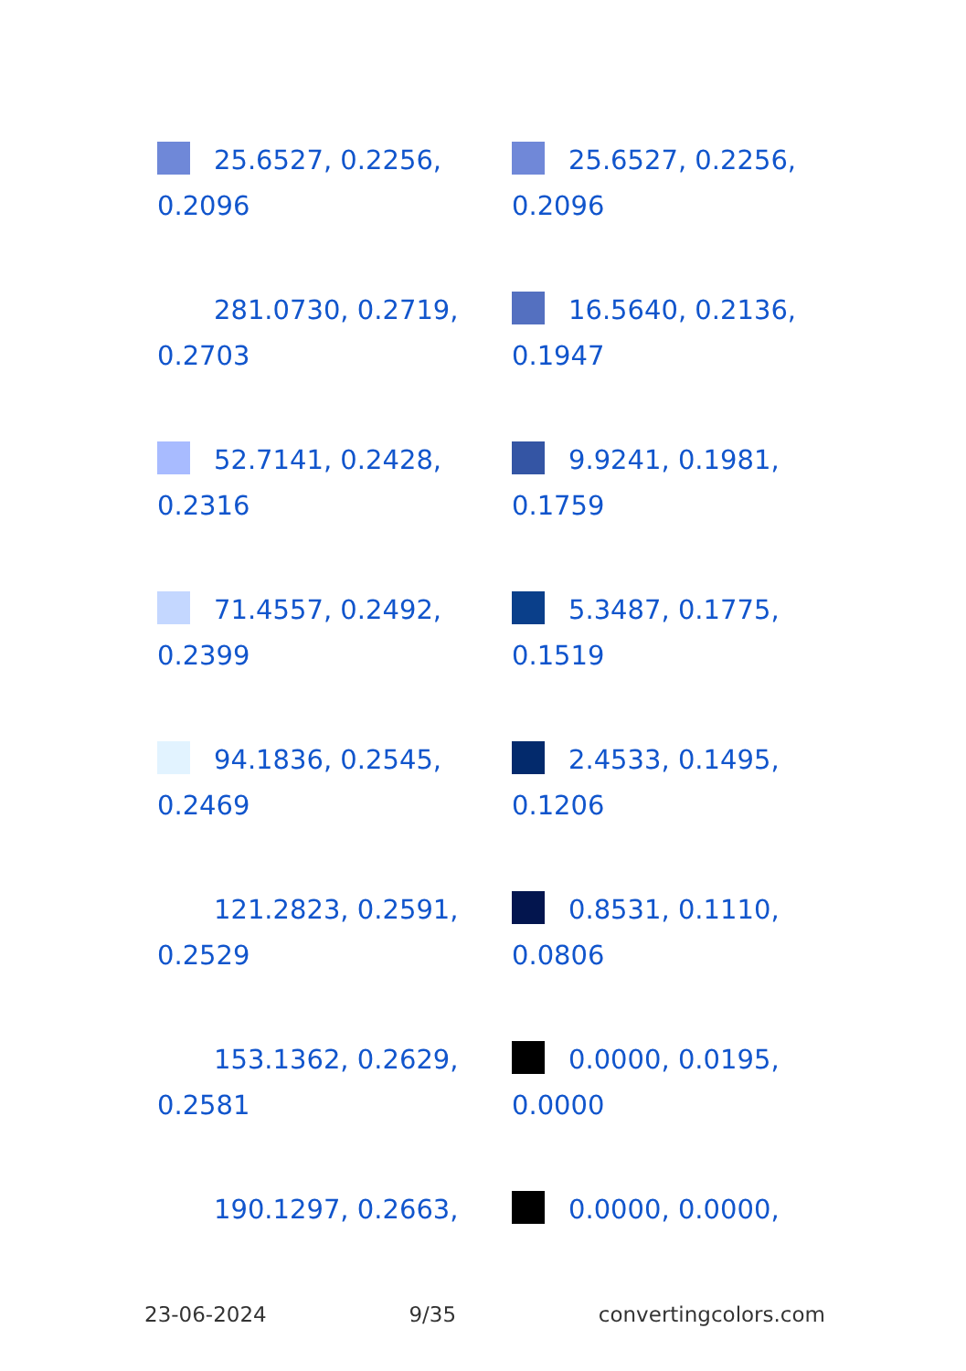25.6527, 0.2256, 0.2096
25.6527, 0.2256, 0.2096
281.0730, 0.2719, 0.2703
16.5640, 0.2136, 0.1947
52.7141, 0.2428, 0.2316
9.9241, 0.1981, 0.1759
71.4557, 0.2492, 0.2399
5.3487, 0.1775, 0.1519
94.1836, 0.2545, 0.2469
2.4533, 0.1495, 0.1206
121.2823, 0.2591, 0.2529
0.8531, 0.1110, 0.0806
153.1362, 0.2629, 0.2581
0.0000, 0.0195, 0.0000
190.1297, 0.2663,
0.0000, 0.0000,
23-06-2024 9/35 convertingcolors.com